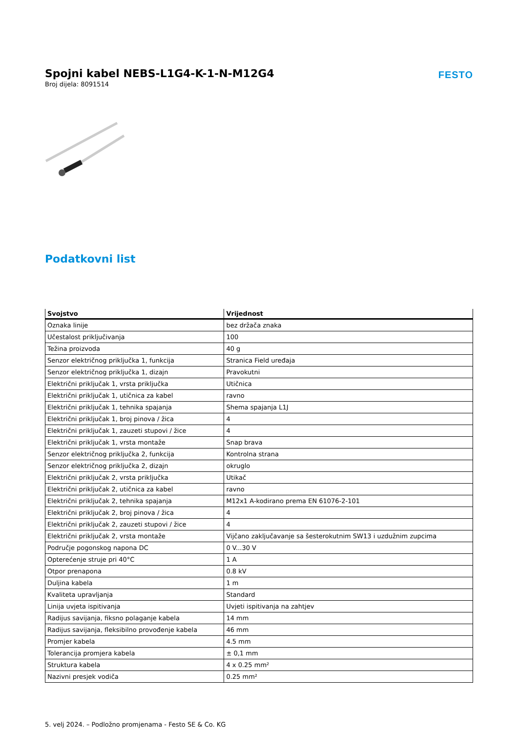Spojni kabel NEBS-L1G4-K-1-N-M12G4
Broj dijela: 8091514
FESTO
Podatkovni list
| Svojstvo | Vrijednost |
| --- | --- |
| Oznaka linije | bez držača znaka |
| Učestalost priključivanja | 100 |
| Težina proizvoda | 40 g |
| Senzor električnog priključka 1, funkcija | Stranica Field uređaja |
| Senzor električnog priključka 1, dizajn | Pravokutni |
| Električni priključak 1, vrsta priključka | Utičnica |
| Električni priključak 1, utičnica za kabel | ravno |
| Električni priključak 1, tehnika spajanja | Shema spajanja L1J |
| Električni priključak 1, broj pinova / žica | 4 |
| Električni priključak 1, zauzeti stupovi / žice | 4 |
| Električni priključak 1, vrsta montaže | Snap brava |
| Senzor električnog priključka 2, funkcija | Kontrolna strana |
| Senzor električnog priključka 2, dizajn | okruglo |
| Električni priključak 2, vrsta priključka | Utikač |
| Električni priključak 2, utičnica za kabel | ravno |
| Električni priključak 2, tehnika spajanja | M12x1 A-kodirano prema EN 61076-2-101 |
| Električni priključak 2, broj pinova / žica | 4 |
| Električni priključak 2, zauzeti stupovi / žice | 4 |
| Električni priključak 2, vrsta montaže | Vijčano zaključavanje sa šesterokutnim SW13 i uzdužnim zupcima |
| Područje pogonskog napona DC | 0 V...30 V |
| Opterećenje struje pri 40°C | 1 A |
| Otpor prenapona | 0.8 kV |
| Duljina kabela | 1 m |
| Kvaliteta upravljanja | Standard |
| Linija uvjeta ispitivanja | Uvjeti ispitivanja na zahtjev |
| Radijus savijanja, fiksno polaganje kabela | 14 mm |
| Radijus savijanja, fleksibilno provođenje kabela | 46 mm |
| Promjer kabela | 4.5 mm |
| Tolerancija promjera kabela | ± 0,1 mm |
| Struktura kabela | 4 x 0.25 mm² |
| Nazivni presjek vodiča | 0.25 mm² |
5. velj 2024. – Podložno promjenama - Festo SE & Co. KG